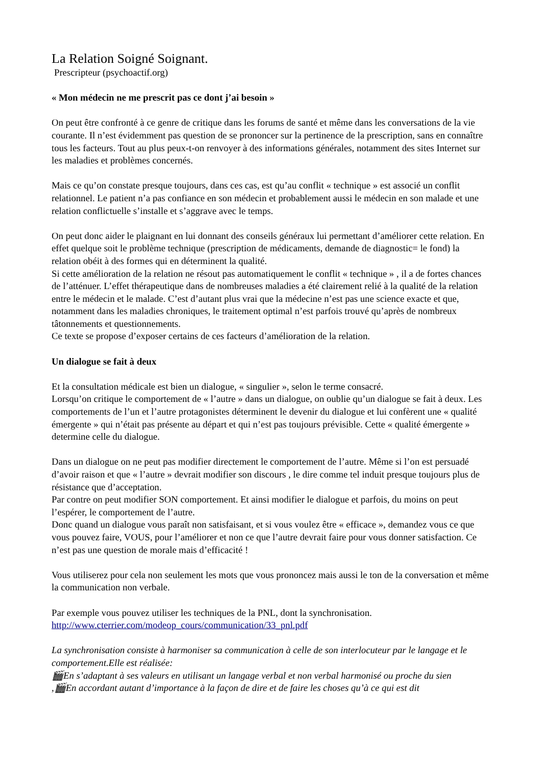La Relation Soigné Soignant.
Prescripteur (psychoactif.org)
« Mon médecin ne me prescrit pas ce dont j’ai besoin »
On peut être confronté à ce genre de critique dans les forums de santé et même dans les conversations de la vie courante. Il n’est évidemment pas question de se prononcer sur la pertinence de la prescription, sans en connaître tous les facteurs. Tout au plus peux-t-on renvoyer à des informations générales, notamment des sites Internet sur les maladies et problèmes concernés.
Mais ce qu’on constate presque toujours, dans ces cas, est qu’au conflit « technique » est associé un conflit relationnel. Le patient n’a pas confiance en son médecin et probablement aussi le médecin en son malade et une relation conflictuelle s’installe et s’aggrave avec le temps.
On peut donc aider le plaignant en lui donnant des conseils généraux lui permettant d’améliorer cette relation. En effet quelque soit le problème technique (prescription de médicaments, demande de diagnostic= le fond) la relation obéit à des formes qui en déterminent la qualité.
Si cette amélioration de la relation ne résout pas automatiquement le conflit « technique » , il a de fortes chances de l’atténuer. L’effet thérapeutique dans de nombreuses maladies a été clairement relié à la qualité de la relation entre le médecin et le malade. C’est d’autant plus vrai que la médecine n’est pas une science exacte et que, notamment dans les maladies chroniques, le traitement optimal n’est parfois trouvé qu’après de nombreux tâtonnements et questionnements.
Ce texte se propose d’exposer certains de ces facteurs d’amélioration de la relation.
Un dialogue se fait à deux
Et la consultation médicale est bien un dialogue, « singulier », selon le terme consacré.
Lorsqu’on critique le comportement de « l’autre » dans un dialogue, on oublie qu’un dialogue se fait à deux. Les comportements de l’un et l’autre protagonistes déterminent le devenir du dialogue et lui confèrent une « qualité émergente » qui n’était pas présente au départ et qui n’est pas toujours prévisible. Cette « qualité émergente » determine celle du dialogue.
Dans un dialogue on ne peut pas modifier directement le comportement de l’autre. Même si l’on est persuadé d’avoir raison et que « l’autre » devrait modifier son discours , le dire comme tel induit presque toujours plus de résistance que d’acceptation.
Par contre on peut modifier SON comportement. Et ainsi modifier le dialogue et parfois, du moins on peut l’espérer, le comportement de l’autre.
Donc quand un dialogue vous paraît non satisfaisant, et si vous voulez être « efficace », demandez vous ce que vous pouvez faire, VOUS, pour l’améliorer et non ce que l’autre devrait faire pour vous donner satisfaction. Ce n’est pas une question de morale mais d’efficacité !
Vous utiliserez pour cela non seulement les mots que vous prononcez mais aussi le ton de la conversation et même la communication non verbale.
Par exemple vous pouvez utiliser les techniques de la PNL, dont la synchronisation.
http://www.cterrier.com/modeop_cours/communication/33_pnl.pdf
La synchronisation consiste à harmoniser sa communication à celle de son interlocuteur par le langage et le comportement.Elle est réalisée:
🎬En s’adaptant à ses valeurs en utilisant un langage verbal et non verbal harmonisé ou proche du sien
,🎬En accordant autant d’importance à la façon de dire et de faire les choses qu’à ce qui est dit